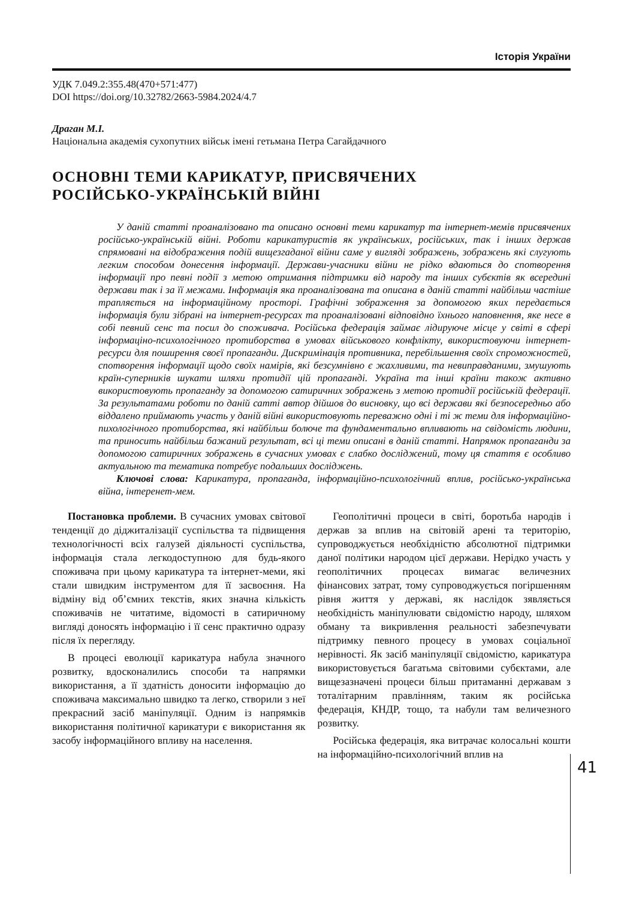Історія України
УДК 7.049.2:355.48(470+571:477)
DOI https://doi.org/10.32782/2663-5984.2024/4.7
Драган М.І.
Національна академія сухопутних військ імені гетьмана Петра Сагайдачного
ОСНОВНІ ТЕМИ КАРИКАТУР, ПРИСВЯЧЕНИХ
РОСІЙСЬКО-УКРАЇНСЬКІЙ ВІЙНІ
У даній статті проаналізовано та описано основні теми карикатур та інтернет-мемів присвячених російсько-українській війні. Роботи карикатуристів як українських, російських, так і інших держав спрямовані на відображення подій вищезгаданої війни саме у вигляді зображень, зображень які слугують легким способом донесення інформації. Держави-учасники війни не рідко вдаються до спотворення інформації про певні події з метою отримання підтримки від народу та інших субєктів як всередині держави так і за її межами. Інформація яка проаналізована та описана в даній статті найбільш частіше трапляється на інформаційному просторі. Графічні зображення за допомогою яких передається інформація були зібрані на інтернет-ресурсах та проаналізовані відповідно їхнього наповнення, яке несе в собі певний сенс та посил до споживача. Російська федерація займає лідируюче місце у світі в сфері інформаціно-психологічного протиборства в умовах військового конфлікту, використовуючи інтернет-ресурси для поширення своєї пропаганди. Дискримінація противника, перебільшення своїх спроможностей, спотворення інформації щодо своїх намірів, які безсумнівно є жахливими, та невиправданими, змушують країн-суперників шукати шляхи протидії цій пропаганді. Україна та інші країни також активно використовують пропаганду за допомогою сатиричних зображень з метою протидії російській федерації. За результатами роботи по даній сатті автор дійшов до висновку, що всі держави які безпосередньо або віддалено приймають участь у даній війні використовують переважно одні і ті ж теми для інформаційно-пихологічного протиборства, які найбільш болюче та фундаментально впливають на свідомість людини, та приносить найбільш бажаний результат, всі ці теми описані в даній статті. Напрямок пропаганди за допомогою сатиричних зображень в сучасних умовах є слабко досліджений, тому ця стаття є особливо актуальною та тематика потребує подальших досліджень.
Ключові слова: Карикатура, пропаганда, інформаційно-психологічний вплив, російсько-українська війна, інтеренет-мем.
Постановка проблеми. В сучасних умовах світової тенденції до діджиталізації суспільства та підвищення технологічності всіх галузей діяльності суспільства, інформація стала легкодоступною для будь-якого споживача при цьому карикатура та інтернет-меми, які стали швидким інструментом для її засвоєння. На відміну від об’ємних текстів, яких значна кількість споживачів не читатиме, відомості в сатиричному вигляді доносять інформацію і її сенс практично одразу після їх перегляду.
В процесі еволюції карикатура набула значного розвитку, вдосконалились способи та напрямки використання, а її здатність доносити інформацію до споживача максимально швидко та легко, створили з неї прекрасний засіб маніпуляції. Одним із напрямків використання політичної карикатури є використання як засобу інформаційного впливу на населення.
Геополітичні процеси в світі, боротьба народів і держав за вплив на світовій арені та територію, супроводжується необхідністю абсолютної підтримки даної політики народом цієї держави. Нерідко участь у геополітичних процесах вимагає величезних фінансових затрат, тому супроводжується погіршенням рівня життя у державі, як наслідок зявляється необхідність маніпулювати свідомістю народу, шляхом обману та викривлення реальності забезпечувати підтримку певного процесу в умовах соціальної нерівності. Як засіб маніпуляції свідомістю, карикатура використовується багатьма світовими субєктами, але вищезазначені процеси більш притаманні державам з тоталітарним правлінням, таким як російська федерація, КНДР, тощо, та набули там величезного розвитку.
Російська федерація, яка витрачає колосальні кошти на інформаційно-психологічний вплив на
41